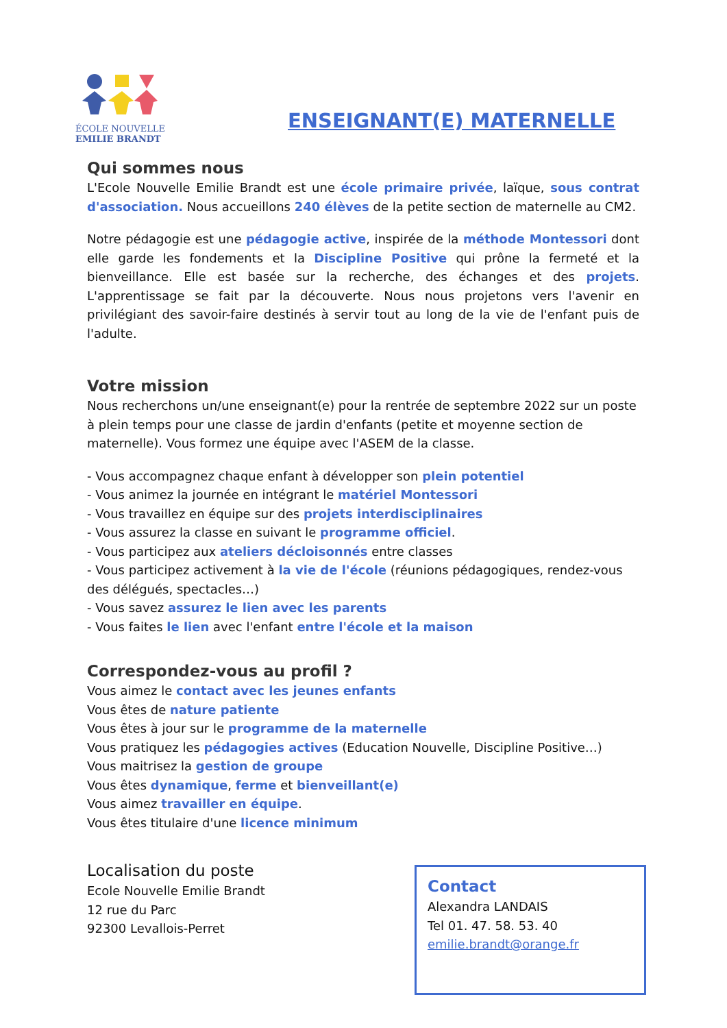ÉCOLE NOUVELLE
EMILIE BRANDT
ENSEIGNANT(E) MATERNELLE
Qui sommes nous
L'Ecole Nouvelle Emilie Brandt est une école primaire privée, laïque, sous contrat d'association. Nous accueillons 240 élèves de la petite section de maternelle au CM2.
Notre pédagogie est une pédagogie active, inspirée de la méthode Montessori dont elle garde les fondements et la Discipline Positive qui prône la fermeté et la bienveillance. Elle est basée sur la recherche, des échanges et des projets. L'apprentissage se fait par la découverte. Nous nous projetons vers l'avenir en privilégiant des savoir-faire destinés à servir tout au long de la vie de l'enfant puis de l'adulte.
Votre mission
Nous recherchons un/une enseignant(e) pour la rentrée de septembre 2022 sur un poste à plein temps pour une classe de jardin d'enfants (petite et moyenne section de maternelle). Vous formez une équipe avec l'ASEM de la classe.
- Vous accompagnez chaque enfant à développer son plein potentiel
- Vous animez la journée en intégrant le matériel Montessori
- Vous travaillez en équipe sur des projets interdisciplinaires
- Vous assurez la classe en suivant le programme officiel.
- Vous participez aux ateliers décloisonnés entre classes
- Vous participez activement à la vie de l'école (réunions pédagogiques, rendez-vous des délégués, spectacles…)
- Vous savez assurez le lien avec les parents
- Vous faites le lien avec l'enfant entre l'école et la maison
Correspondez-vous au profil ?
Vous aimez le contact avec les jeunes enfants
Vous êtes de nature patiente
Vous êtes à jour sur le programme de la maternelle
Vous pratiquez les pédagogies actives (Education Nouvelle, Discipline Positive…)
Vous maitrisez la gestion de groupe
Vous êtes dynamique, ferme et bienveillant(e)
Vous aimez travailler en équipe.
Vous êtes titulaire d'une licence minimum
Localisation du poste
Ecole Nouvelle Emilie Brandt
12 rue du Parc
92300 Levallois-Perret
Contact
Alexandra LANDAIS
Tel 01. 47. 58. 53. 40
emilie.brandt@orange.fr